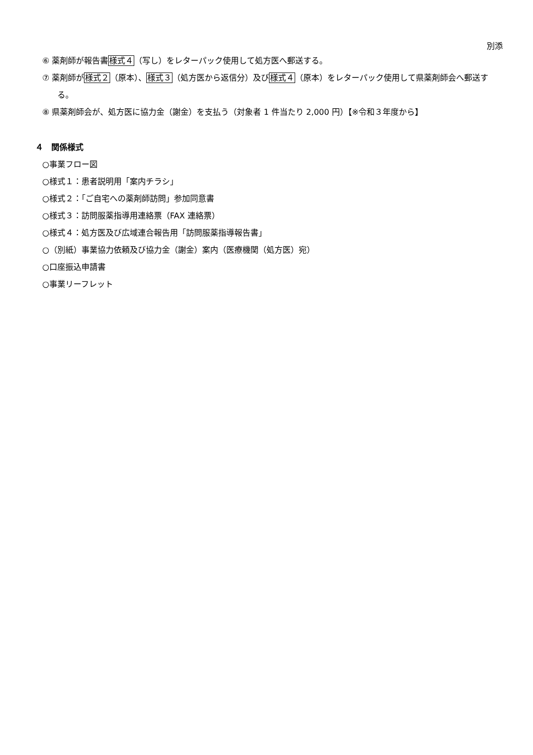別添
⑥ 薬剤師が報告書様式４（写し）をレターパック使用して処方医へ郵送する。
⑦ 薬剤師が様式２（原本）、様式３（処方医から返信分）及び様式４（原本）をレターパック使用して県薬剤師会へ郵送する。
⑧ 県薬剤師会が、処方医に協力金（謝金）を支払う（対象者 1 件当たり 2,000 円）【※令和３年度から】
４　関係様式
○事業フロー図
○様式１：患者説明用「案内チラシ」
○様式２：「ご自宅への薬剤師訪問」参加同意書
○様式３：訪問服薬指導用連絡票（FAX 連絡票）
○様式４：処方医及び広域連合報告用「訪問服薬指導報告書」
○（別紙）事業協力依頼及び協力金（謝金）案内（医療機関（処方医）宛）
○口座振込申請書
○事業リーフレット